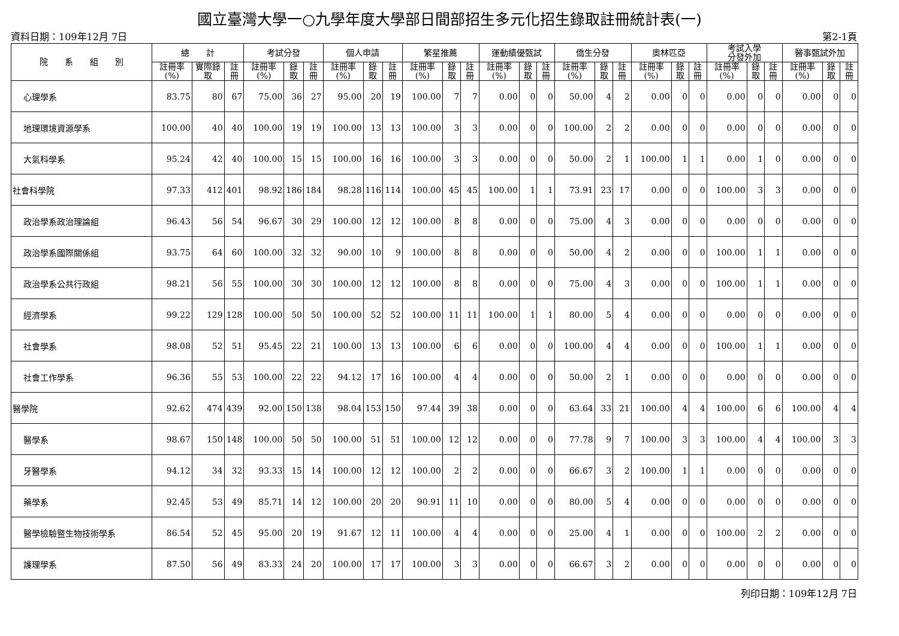國立臺灣大學一○九學年度大學部日間部招生多元化招生錄取註冊統計表(一)
資料日期：109年12月 7日 第2-1頁
| 院 系 組 別 | 總 計 | | | 考試分發 | | | 個人申請 | | | 繁星推薦 | | | 運動績優甄試 | | | 僑生分發 | | | 奧林匹亞 | | | 考試入學 分發外加 | | | 醫事甄試外加 | | |
| --- | --- | --- | --- | --- | --- | --- | --- | --- | --- | --- | --- | --- | --- | --- | --- | --- | --- | --- | --- | --- | --- | --- | --- | --- | --- | --- | --- |
| | 註冊率(%) | 實際錄取 | 註冊 | 註冊率(%) | 錄取 | 註冊 | 註冊率(%) | 錄取 | 註冊 | 註冊率(%) | 錄取 | 註冊 | 註冊率(%) | 錄取 | 註冊 | 註冊率(%) | 錄取 | 註冊 | 註冊率(%) | 錄取 | 註冊 | 註冊率(%) | 錄取 | 註冊 | 註冊率(%) | 錄取 | 註冊 |
| 心理學系 | 83.75 | 80 | 67 | 75.00 | 36 | 27 | 95.00 | 20 | 19 | 100.00 | 7 | 7 | 0.00 | 0 | 0 | 50.00 | 4 | 2 | 0.00 | 0 | 0 | 0.00 | 0 | 0 | 0.00 | 0 | 0 |
| 地理環境資源學系 | 100.00 | 40 | 40 | 100.00 | 19 | 19 | 100.00 | 13 | 13 | 100.00 | 3 | 3 | 0.00 | 0 | 0 | 100.00 | 2 | 2 | 0.00 | 0 | 0 | 0.00 | 0 | 0 | 0.00 | 0 | 0 |
| 大氣科學系 | 95.24 | 42 | 40 | 100.00 | 15 | 15 | 100.00 | 16 | 16 | 100.00 | 3 | 3 | 0.00 | 0 | 0 | 50.00 | 2 | 1 | 100.00 | 1 | 1 | 0.00 | 1 | 0 | 0.00 | 0 | 0 |
| 社會科學院 | 97.33 | 412 | 401 | 98.92 | 186 | 184 | 98.28 | 116 | 114 | 100.00 | 45 | 45 | 100.00 | 1 | 1 | 73.91 | 23 | 17 | 0.00 | 0 | 0 | 100.00 | 3 | 3 | 0.00 | 0 | 0 |
| 政治學系政治理論組 | 96.43 | 56 | 54 | 96.67 | 30 | 29 | 100.00 | 12 | 12 | 100.00 | 8 | 8 | 0.00 | 0 | 0 | 75.00 | 4 | 3 | 0.00 | 0 | 0 | 0.00 | 0 | 0 | 0.00 | 0 | 0 |
| 政治學系國際關係組 | 93.75 | 64 | 60 | 100.00 | 32 | 32 | 90.00 | 10 | 9 | 100.00 | 8 | 8 | 0.00 | 0 | 0 | 50.00 | 4 | 2 | 0.00 | 0 | 0 | 100.00 | 1 | 1 | 0.00 | 0 | 0 |
| 政治學系公共行政組 | 98.21 | 56 | 55 | 100.00 | 30 | 30 | 100.00 | 12 | 12 | 100.00 | 8 | 8 | 0.00 | 0 | 0 | 75.00 | 4 | 3 | 0.00 | 0 | 0 | 100.00 | 1 | 1 | 0.00 | 0 | 0 |
| 經濟學系 | 99.22 | 129 | 128 | 100.00 | 50 | 50 | 100.00 | 52 | 52 | 100.00 | 11 | 11 | 100.00 | 1 | 1 | 80.00 | 5 | 4 | 0.00 | 0 | 0 | 0.00 | 0 | 0 | 0.00 | 0 | 0 |
| 社會學系 | 98.08 | 52 | 51 | 95.45 | 22 | 21 | 100.00 | 13 | 13 | 100.00 | 6 | 6 | 0.00 | 0 | 0 | 100.00 | 4 | 4 | 0.00 | 0 | 0 | 100.00 | 1 | 1 | 0.00 | 0 | 0 |
| 社會工作學系 | 96.36 | 55 | 53 | 100.00 | 22 | 22 | 94.12 | 17 | 16 | 100.00 | 4 | 4 | 0.00 | 0 | 0 | 50.00 | 2 | 1 | 0.00 | 0 | 0 | 0.00 | 0 | 0 | 0.00 | 0 | 0 |
| 醫學院 | 92.62 | 474 | 439 | 92.00 | 150 | 138 | 98.04 | 153 | 150 | 97.44 | 39 | 38 | 0.00 | 0 | 0 | 63.64 | 33 | 21 | 100.00 | 4 | 4 | 100.00 | 6 | 6 | 100.00 | 4 | 4 |
| 醫學系 | 98.67 | 150 | 148 | 100.00 | 50 | 50 | 100.00 | 51 | 51 | 100.00 | 12 | 12 | 0.00 | 0 | 0 | 77.78 | 9 | 7 | 100.00 | 3 | 3 | 100.00 | 4 | 4 | 100.00 | 3 | 3 |
| 牙醫學系 | 94.12 | 34 | 32 | 93.33 | 15 | 14 | 100.00 | 12 | 12 | 100.00 | 2 | 2 | 0.00 | 0 | 0 | 66.67 | 3 | 2 | 100.00 | 1 | 1 | 0.00 | 0 | 0 | 0.00 | 0 | 0 |
| 藥學系 | 92.45 | 53 | 49 | 85.71 | 14 | 12 | 100.00 | 20 | 20 | 90.91 | 11 | 10 | 0.00 | 0 | 0 | 80.00 | 5 | 4 | 0.00 | 0 | 0 | 0.00 | 0 | 0 | 0.00 | 0 | 0 |
| 醫學檢驗暨生物技術學系 | 86.54 | 52 | 45 | 95.00 | 20 | 19 | 91.67 | 12 | 11 | 100.00 | 4 | 4 | 0.00 | 0 | 0 | 25.00 | 4 | 1 | 0.00 | 0 | 0 | 100.00 | 2 | 2 | 0.00 | 0 | 0 |
| 護理學系 | 87.50 | 56 | 49 | 83.33 | 24 | 20 | 100.00 | 17 | 17 | 100.00 | 3 | 3 | 0.00 | 0 | 0 | 66.67 | 3 | 2 | 0.00 | 0 | 0 | 0.00 | 0 | 0 | 0.00 | 0 | 0 |
列印日期：109年12月 7日